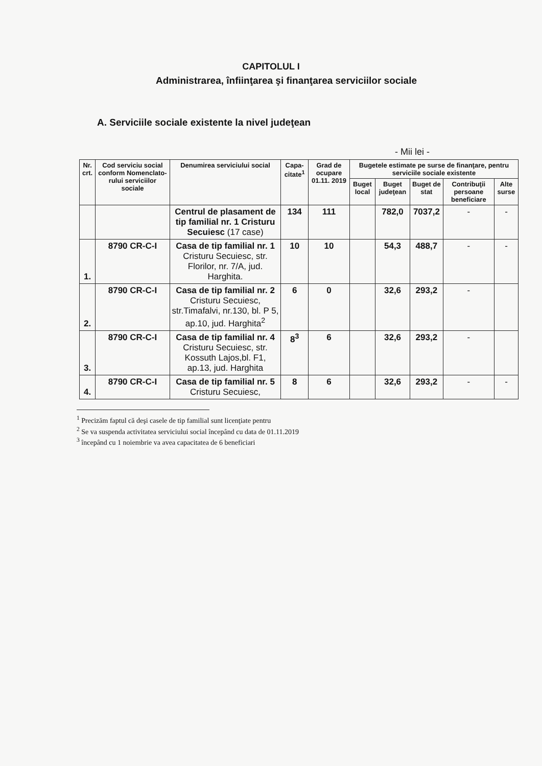CAPITOLUL I
Administrarea, înfiinţarea şi finanţarea serviciilor sociale
A. Serviciile sociale existente la nivel judeţean
- Mii lei -
| Nr. crt. | Cod serviciu social conform Nomenclato-rului serviciilor sociale | Denumirea serviciului social | Capa-citate<sup>1</sup> | Grad de ocupare 01.11. 2019 | Bugetele estimate pe surse de finanţare, pentru serviciile sociale existente | | | | |
| --- | --- | --- | --- | --- | --- | --- | --- | --- | --- |
| | | | | | Buget local | Buget judeţean | Buget de stat | Contribuţii persoane beneficiare | Alte surse |
| | | Centrul de plasament de tip familial nr. 1 Cristuru Secuiesc (17 case) | 134 | 111 | | 782,0 | 7037,2 | - | - |
| 1. | 8790 CR-C-I | Casa de tip familial nr. 1 Cristuru Secuiesc, str. Florilor, nr. 7/A, jud. Harghita. | 10 | 10 | | 54,3 | 488,7 | - | - |
| 2. | 8790 CR-C-I | Casa de tip familial nr. 2 Cristuru Secuiesc, str.Timafalvi, nr.130, bl. P 5, ap.10, jud. Harghita<sup>2</sup> | 6 | 0 | | 32,6 | 293,2 | - | |
| 3. | 8790 CR-C-I | Casa de tip familial nr. 4 Cristuru Secuiesc, str. Kossuth Lajos,bl. F1, ap.13, jud. Harghita | 8<sup>3</sup> | 6 | | 32,6 | 293,2 | - | |
| 4. | 8790 CR-C-I | Casa de tip familial nr. 5 Cristuru Secuiesc, | 8 | 6 | | 32,6 | 293,2 | - | - |
<sup>1</sup> Precizăm faptul că deşi casele de tip familial sunt licenţiate pentru
<sup>2</sup> Se va suspenda activitatea serviciului social începând cu data de 01.11.2019
<sup>3</sup> începând cu 1 noiembrie va avea capacitatea de 6 beneficiari